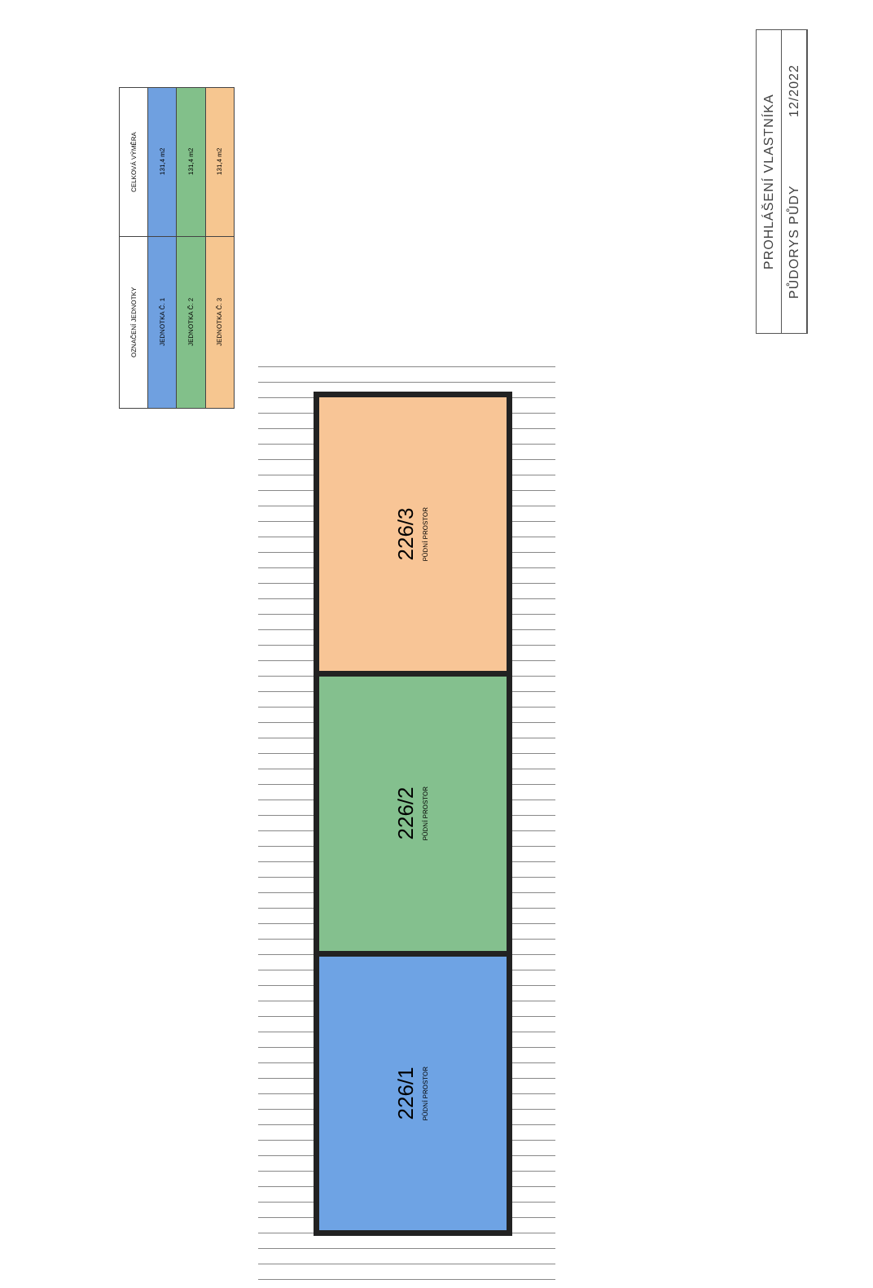| OZNAČENÍ JEDNOTKY | CELKOVÁ VÝMĚRA |
| --- | --- |
| JEDNOTKA Č. 1 | 131,4 m2 |
| JEDNOTKA Č. 2 | 131,4 m2 |
| JEDNOTKA Č. 3 | 131,4 m2 |
226/3
PŮDNÍ PROSTOR
226/2
PŮDNÍ PROSTOR
226/1
PŮDNÍ PROSTOR
PROHLÁŠENÍ VLASTNÍKA
PŮDORYS PŮDY 12/2022